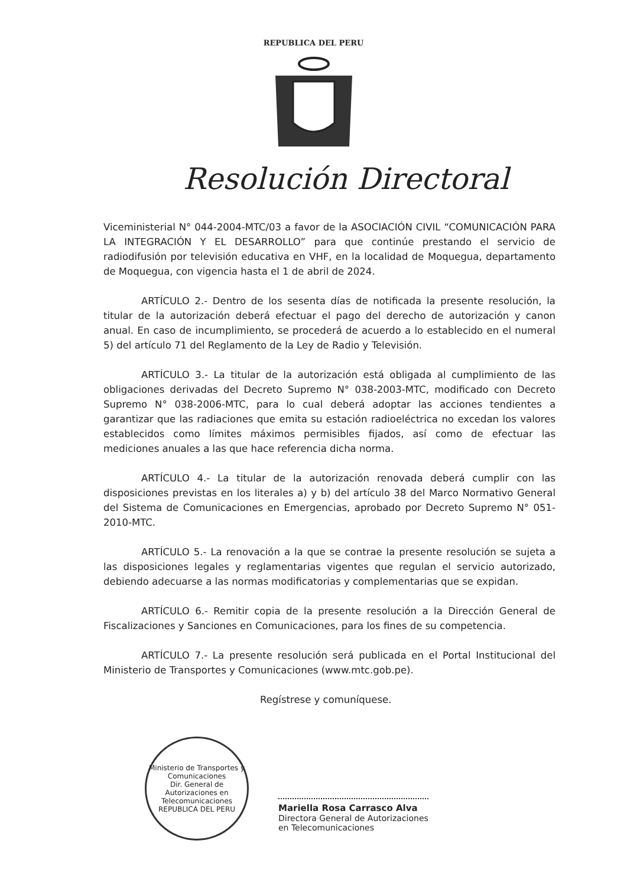REPUBLICA DEL PERU
Resolución Directoral
Viceministerial N° 044-2004-MTC/03 a favor de la ASOCIACIÓN CIVIL “COMUNICACIÓN PARA LA INTEGRACIÓN Y EL DESARROLLO” para que continúe prestando el servicio de radiodifusión por televisión educativa en VHF, en la localidad de Moquegua, departamento de Moquegua, con vigencia hasta el 1 de abril de 2024.
ARTÍCULO 2.- Dentro de los sesenta días de notificada la presente resolución, la titular de la autorización deberá efectuar el pago del derecho de autorización y canon anual. En caso de incumplimiento, se procederá de acuerdo a lo establecido en el numeral 5) del artículo 71 del Reglamento de la Ley de Radio y Televisión.
ARTÍCULO 3.- La titular de la autorización está obligada al cumplimiento de las obligaciones derivadas del Decreto Supremo N° 038-2003-MTC, modificado con Decreto Supremo N° 038-2006-MTC, para lo cual deberá adoptar las acciones tendientes a garantizar que las radiaciones que emita su estación radioeléctrica no excedan los valores establecidos como límites máximos permisibles fijados, así como de efectuar las mediciones anuales a las que hace referencia dicha norma.
ARTÍCULO 4.- La titular de la autorización renovada deberá cumplir con las disposiciones previstas en los literales a) y b) del artículo 38 del Marco Normativo General del Sistema de Comunicaciones en Emergencias, aprobado por Decreto Supremo N° 051-2010-MTC.
ARTÍCULO 5.- La renovación a la que se contrae la presente resolución se sujeta a las disposiciones legales y reglamentarias vigentes que regulan el servicio autorizado, debiendo adecuarse a las normas modificatorias y complementarias que se expidan.
ARTÍCULO 6.- Remitir copia de la presente resolución a la Dirección General de Fiscalizaciones y Sanciones en Comunicaciones, para los fines de su competencia.
ARTÍCULO 7.- La presente resolución será publicada en el Portal Institucional del Ministerio de Transportes y Comunicaciones (www.mtc.gob.pe).
Regístrese y comuníquese.
Ministerio de Transportes y Comunicaciones
Dir. General de Autorizaciones en Telecomunicaciones
REPUBLICA DEL PERU
Mariella Rosa Carrasco Alva
Directora General de Autorizaciones
en Telecomunicaciones